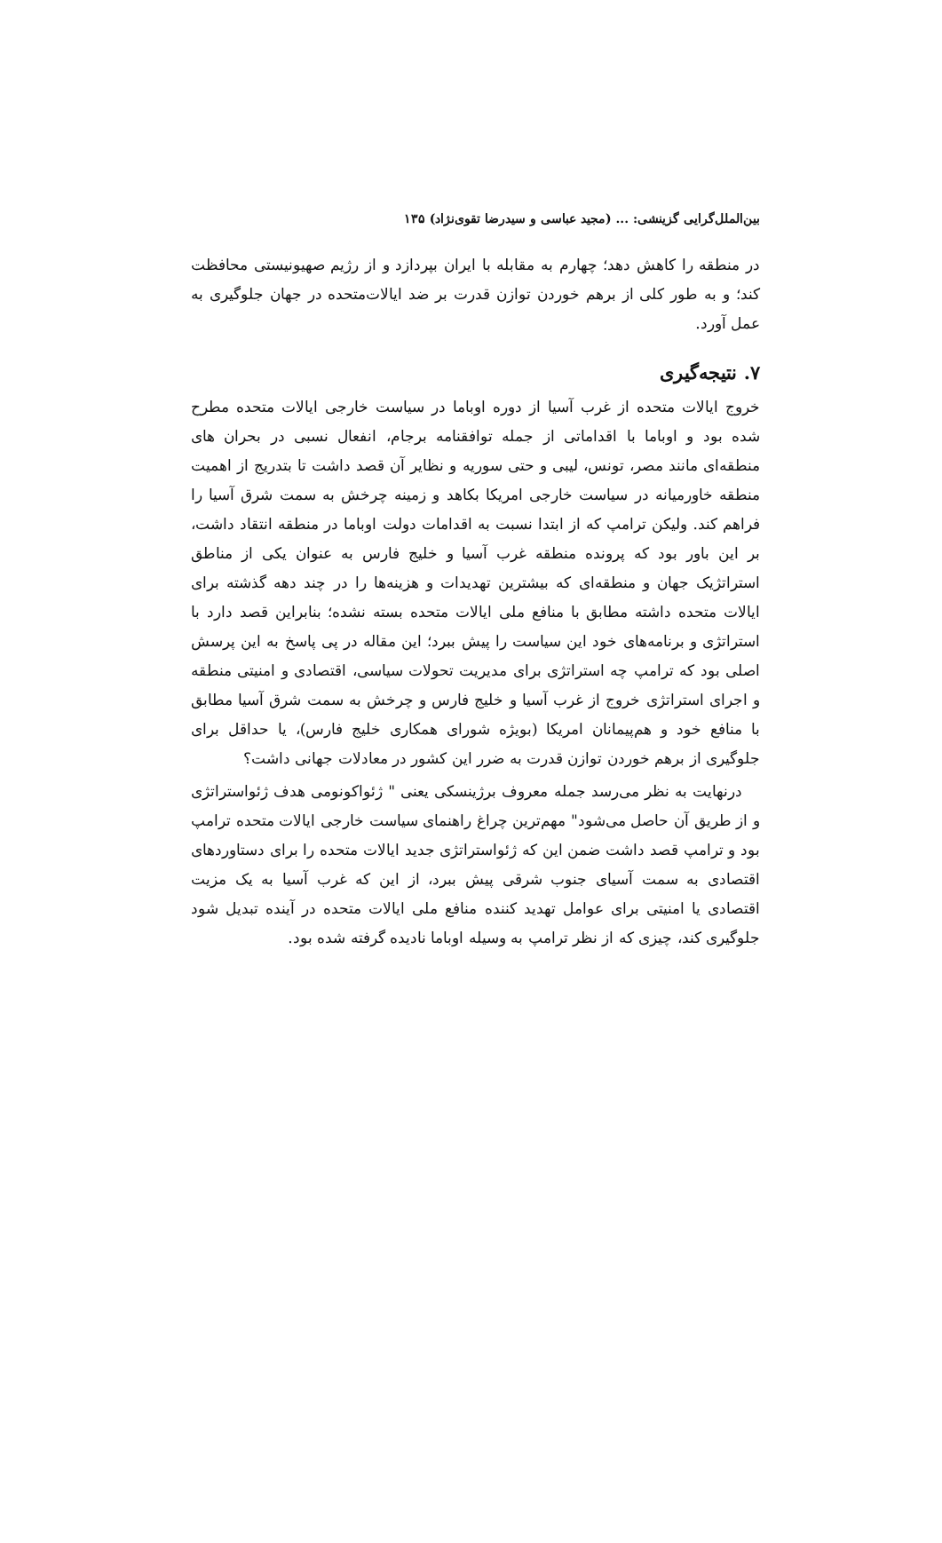بین‌الملل‌گرایی گزینشی: ... (مجید عباسی و سیدرضا تقوی‌نژاد) ۱۳۵
در منطقه را کاهش دهد؛ چهارم به مقابله با ایران بپردازد و از رژیم صهیونیستی محافظت کند؛ و به طور کلی از برهم خوردن توازن قدرت بر ضد ایالات‌متحده در جهان جلوگیری به عمل آورد.
۷. نتیجه‌گیری
خروج ایالات متحده از غرب آسیا از دوره اوباما در سیاست خارجی ایالات متحده مطرح شده بود و اوباما با اقداماتی از جمله توافقنامه برجام، انفعال نسبی در بحران های منطقه‌ای مانند مصر، تونس، لیبی و حتی سوریه و نظایر آن قصد داشت تا بتدریج از اهمیت منطقه خاورمیانه در سیاست خارجی امریکا بکاهد و زمینه چرخش به سمت شرق آسیا را فراهم کند. ولیکن ترامپ که از ابتدا نسبت به اقدامات دولت اوباما در منطقه انتقاد داشت، بر این باور بود که پرونده منطقه غرب آسیا و خلیج فارس به عنوان یکی از مناطق استراتژیک جهان و منطقه‌ای که بیشترین تهدیدات و هزینه‌ها را در چند دهه گذشته برای ایالات متحده داشته مطابق با منافع ملی ایالات متحده بسته نشده؛ بنابراین قصد دارد با استراتژی و برنامه‌های خود این سیاست را پیش ببرد؛ این مقاله در پی پاسخ به این پرسش اصلی بود که ترامپ چه استراتژی برای مدیریت تحولات سیاسی، اقتصادی و امنیتی منطقه و اجرای استراتژی خروج از غرب آسیا و خلیج فارس و چرخش به سمت شرق آسیا مطابق با منافع خود و هم‌پیمانان امریکا (بویژه شورای همکاری خلیج فارس)، یا حداقل برای جلوگیری از برهم خوردن توازن قدرت به ضرر این کشور در معادلات جهانی داشت؟
درنهایت به نظر می‌رسد جمله معروف برژینسکی یعنی " ژئواکونومی هدف ژئواستراتژی و از طریق آن حاصل می‌شود" مهم‌ترین چراغ راهنمای سیاست خارجی ایالات متحده ترامپ بود و ترامپ قصد داشت ضمن این که ژئواستراتژی جدید ایالات متحده را برای دستاوردهای اقتصادی به سمت آسیای جنوب شرقی پیش ببرد، از این که غرب آسیا به یک مزیت اقتصادی یا امنیتی برای عوامل تهدید کننده منافع ملی ایالات متحده در آینده تبدیل شود جلوگیری کند، چیزی که از نظر ترامپ به وسیله اوباما نادیده گرفته شده بود.